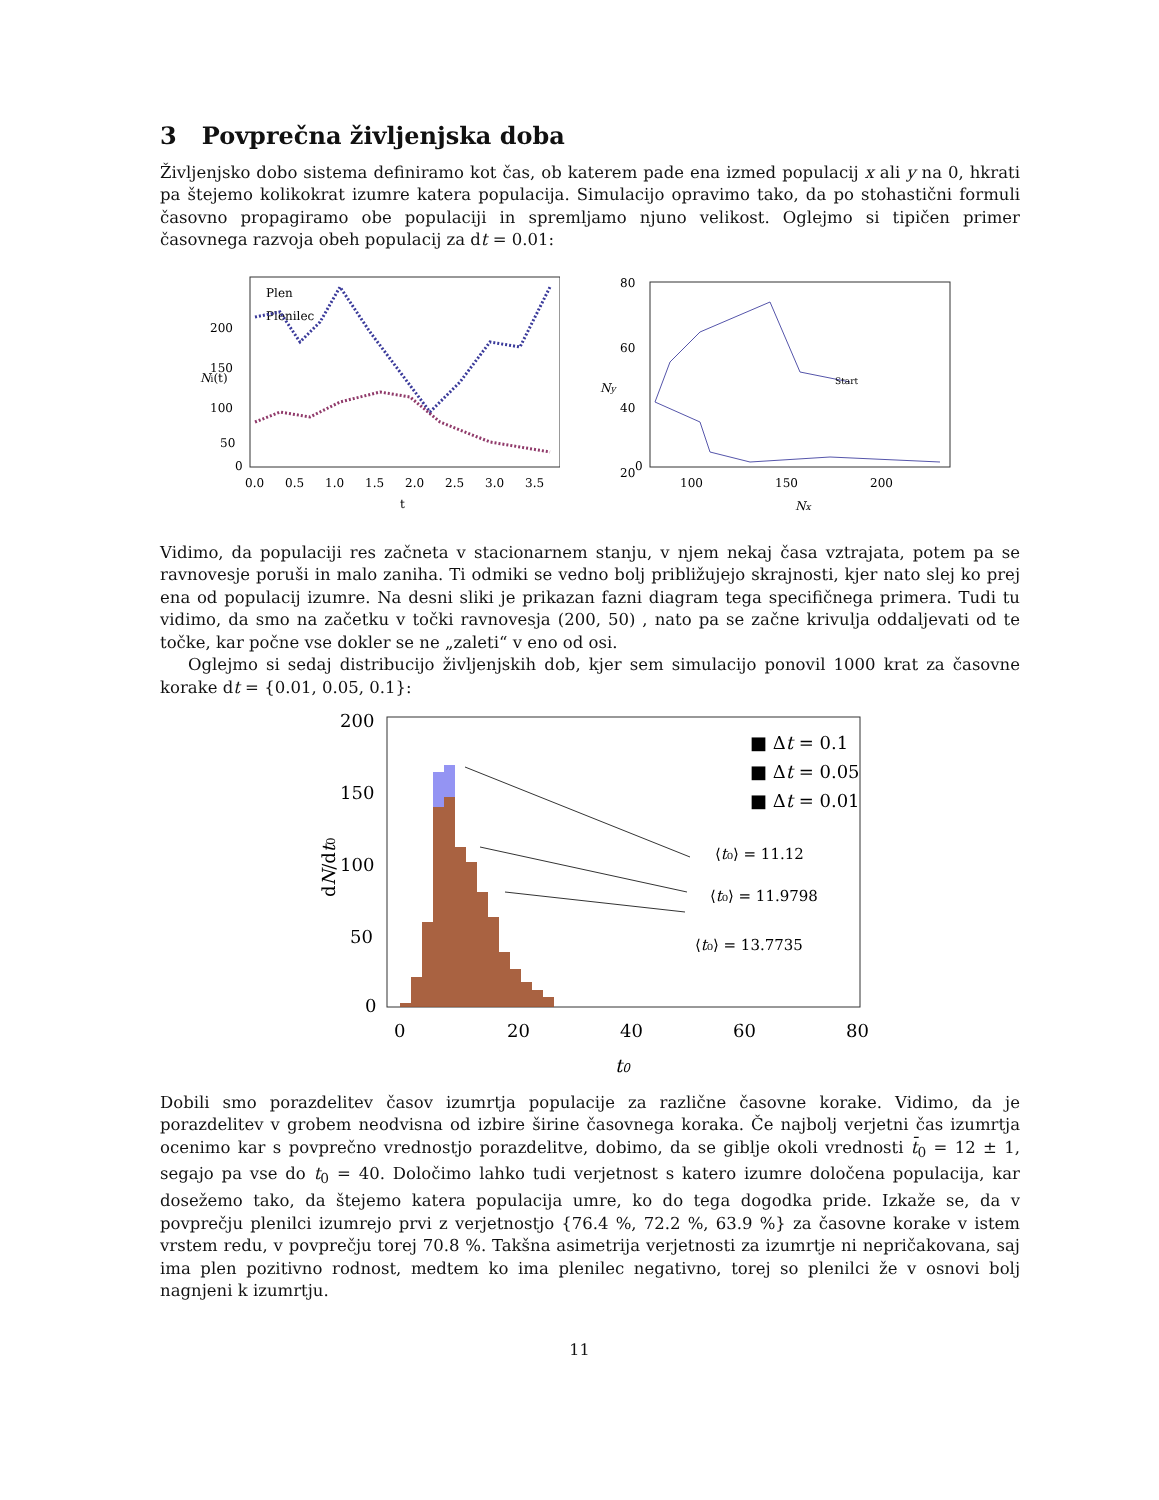3 Povprečna življenjska doba
Življenjsko dobo sistema definiramo kot čas, ob katerem pade ena izmed populacij x ali y na 0, hkrati pa štejemo kolikokrat izumre katera populacija. Simulacijo opravimo tako, da po stohastični formuli časovno propagiramo obe populaciji in spremljamo njuno velikost. Oglejmo si tipičen primer časovnega razvoja obeh populacij za dt = 0.01:
Plen
Plenilec
200
150
100
50
0
0.0
0.5
1.0
1.5
2.0
2.5
3.0
3.5
t
Ni(t)
Start
80
60
40
20
0
100
150
200
Nx
Ny
Vidimo, da populaciji res začneta v stacionarnem stanju, v njem nekaj časa vztrajata, potem pa se ravnovesje poruši in malo zaniha. Ti odmiki se vedno bolj približujejo skrajnosti, kjer nato slej ko prej ena od populacij izumre. Na desni sliki je prikazan fazni diagram tega specifičnega primera. Tudi tu vidimo, da smo na začetku v točki ravnovesja (200, 50) , nato pa se začne krivulja oddaljevati od te točke, kar počne vse dokler se ne „zaleti“ v eno od osi.
Oglejmo si sedaj distribucijo življenjskih dob, kjer sem simulacijo ponovil 1000 krat za časovne korake dt = {0.01, 0.05, 0.1}:
200
150
100
50
0
0
20
40
60
80
t0
dN/dt0
■ Δt = 0.1
■ Δt = 0.05
■ Δt = 0.01
⟨t₀⟩ = 11.12
⟨t₀⟩ = 11.9798
⟨t₀⟩ = 13.7735
Dobili smo porazdelitev časov izumrtja populacije za različne časovne korake. Vidimo, da je porazdelitev v grobem neodvisna od izbire širine časovnega koraka. Če najbolj verjetni čas izumrtja ocenimo kar s povprečno vrednostjo porazdelitve, dobimo, da se giblje okoli vrednosti t̄<sub>0</sub> = 12 ± 1, segajo pa vse do t<sub>0</sub> = 40. Določimo lahko tudi verjetnost s katero izumre določena populacija, kar dosežemo tako, da štejemo katera populacija umre, ko do tega dogodka pride. Izkaže se, da v povprečju plenilci izumrejo prvi z verjetnostjo {76.4 %, 72.2 %, 63.9 %} za časovne korake v istem vrstem redu, v povprečju torej 70.8 %. Takšna asimetrija verjetnosti za izumrtje ni nepričakovana, saj ima plen pozitivno rodnost, medtem ko ima plenilec negativno, torej so plenilci že v osnovi bolj nagnjeni k izumrtju.
11